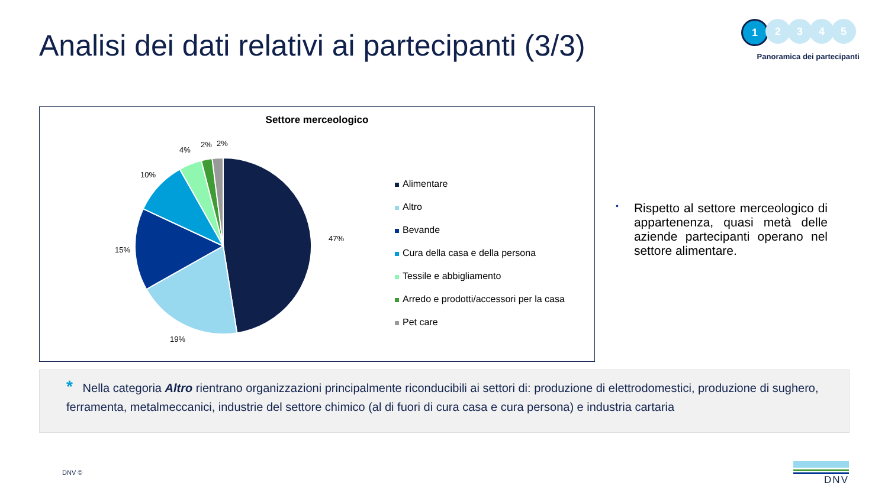Analisi dei dati relativi ai partecipanti (3/3)
1
2 3 4 5
Panoramica dei partecipanti
Settore merceologico
47%
19%
15%
10%
4%
2% 2%
Alimentare
Altro
Bevande
Cura della casa e della persona
Tessile e abbigliamento
Arredo e prodotti/accessori per la casa
Pet care
•
Rispetto al settore merceologico di appartenenza, quasi metà delle aziende partecipanti operano nel settore alimentare.
* Nella categoria Altro rientrano organizzazioni principalmente riconducibili ai settori di: produzione di elettrodomestici, produzione di sughero, ferramenta, metalmeccanici, industrie del settore chimico (al di fuori di cura casa e cura persona) e industria cartaria
DNV ©
DNV